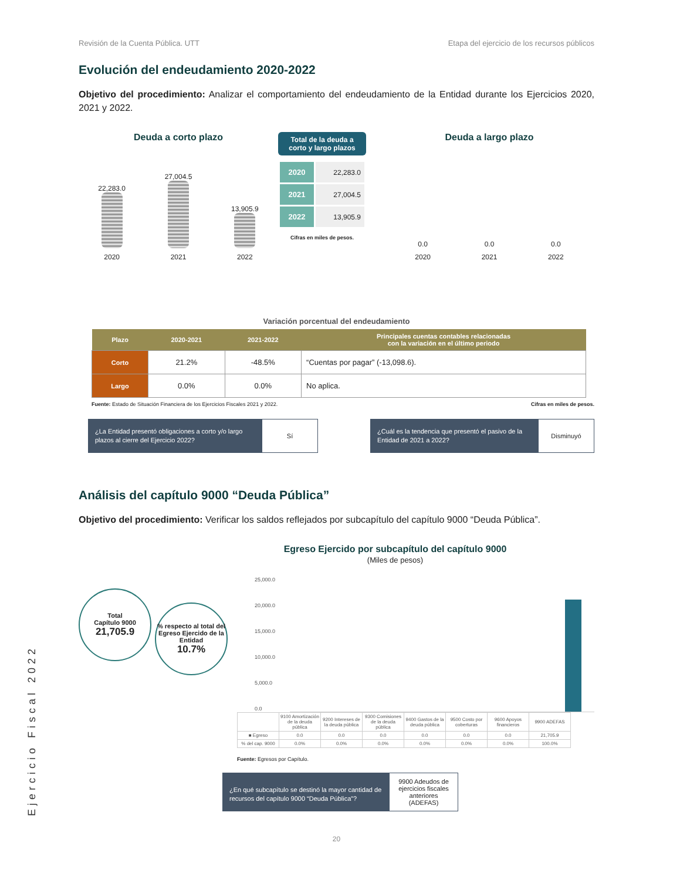Revisión de la Cuenta Pública. UTT Etapa del ejercicio de los recursos públicos
Evolución del endeudamiento 2020-2022
Objetivo del procedimiento: Analizar el comportamiento del endeudamiento de la Entidad durante los Ejercicios 2020, 2021 y 2022.
Deuda a corto plazo
22,283.0
27,004.5
13,905.9
2020 2021 2022
Total de la deuda a corto y largo plazos
| 2020 | 22,283.0 |
| 2021 | 27,004.5 |
| 2022 | 13,905.9 |
Cifras en miles de pesos.
Deuda a largo plazo
0.0 0.0 0.0
2020 2021 2022
Variación porcentual del endeudamiento
| Plazo | 2020-2021 | 2021-2022 | Principales cuentas contables relacionadas con la variación en el último periodo |
| --- | --- | --- | --- |
| Corto | 21.2% | -48.5% | “Cuentas por pagar” (-13,098.6). |
| Largo | 0.0% | 0.0% | No aplica. |
Fuente: Estado de Situación Financiera de los Ejercicios Fiscales 2021 y 2022. Cifras en miles de pesos.
¿La Entidad presentó obligaciones a corto y/o largo plazos al cierre del Ejercicio 2022?
Sí
¿Cuál es la tendencia que presentó el pasivo de la Entidad de 2021 a 2022?
Disminuyó
Análisis del capítulo 9000 “Deuda Pública”
Objetivo del procedimiento: Verificar los saldos reflejados por subcapítulo del capítulo 9000 “Deuda Pública”.
Egreso Ejercido por subcapítulo del capítulo 9000
(Miles de pesos)
Total
Capítulo 9000
21,705.9
% respecto al total del Egreso Ejercido de la Entidad
10.7%
25,000.0
20,000.0
15,000.0
10,000.0
5,000.0
0.0
| | 9100 Amortización de la deuda pública | 9200 Intereses de la deuda pública | 9300 Comisiones de la deuda pública | 9400 Gastos de la deuda pública | 9500 Costo por coberturas | 9600 Apoyos financieros | 9900 ADEFAS |
| ■ Egreso | 0.0 | 0.0 | 0.0 | 0.0 | 0.0 | 0.0 | 21,705.9 |
| % del cap. 9000 | 0.0% | 0.0% | 0.0% | 0.0% | 0.0% | 0.0% | 100.0% |
Fuente: Egresos por Capítulo.
¿En qué subcapítulo se destinó la mayor cantidad de recursos del capítulo 9000 “Deuda Pública”?
9900 Adeudos de ejercicios fiscales anteriores (ADEFAS)
20
Ejercicio Fiscal 2022